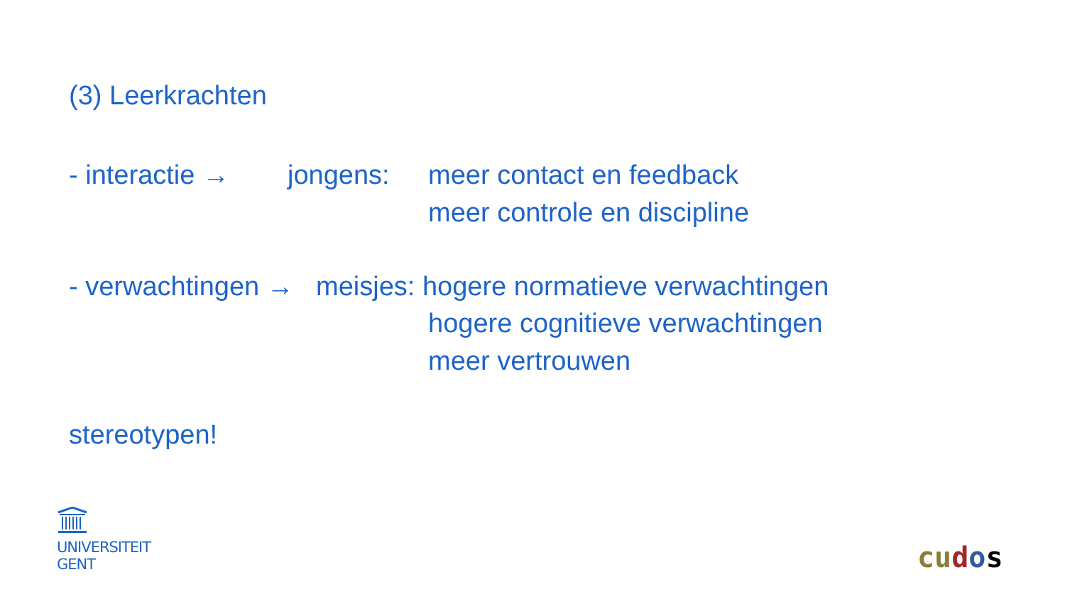(3) Leerkrachten
- interactie → jongens: meer contact en feedback
meer controle en discipline
- verwachtingen → meisjes: hogere normatieve verwachtingen
hogere cognitieve verwachtingen
meer vertrouwen
stereotypen!
UNIVERSITEIT
GENT
cudos